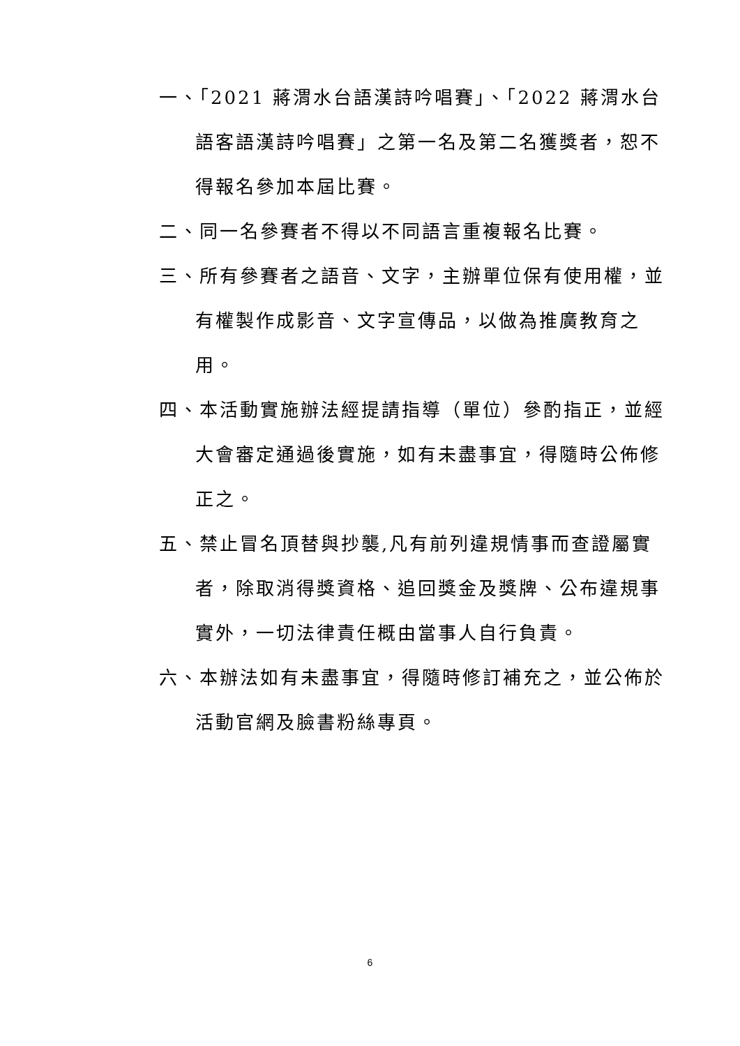一、「2021 蔣渭水台語漢詩吟唱賽」、「2022 蔣渭水台語客語漢詩吟唱賽」之第一名及第二名獲獎者，恕不得報名參加本屆比賽。
二、同一名參賽者不得以不同語言重複報名比賽。
三、所有參賽者之語音、文字，主辦單位保有使用權，並有權製作成影音、文字宣傳品，以做為推廣教育之用。
四、本活動實施辦法經提請指導（單位）參酌指正，並經大會審定通過後實施，如有未盡事宜，得隨時公佈修正之。
五、禁止冒名頂替與抄襲,凡有前列違規情事而查證屬實者，除取消得獎資格、追回獎金及獎牌、公布違規事實外，一切法律責任概由當事人自行負責。
六、本辦法如有未盡事宜，得隨時修訂補充之，並公佈於活動官網及臉書粉絲專頁。
6